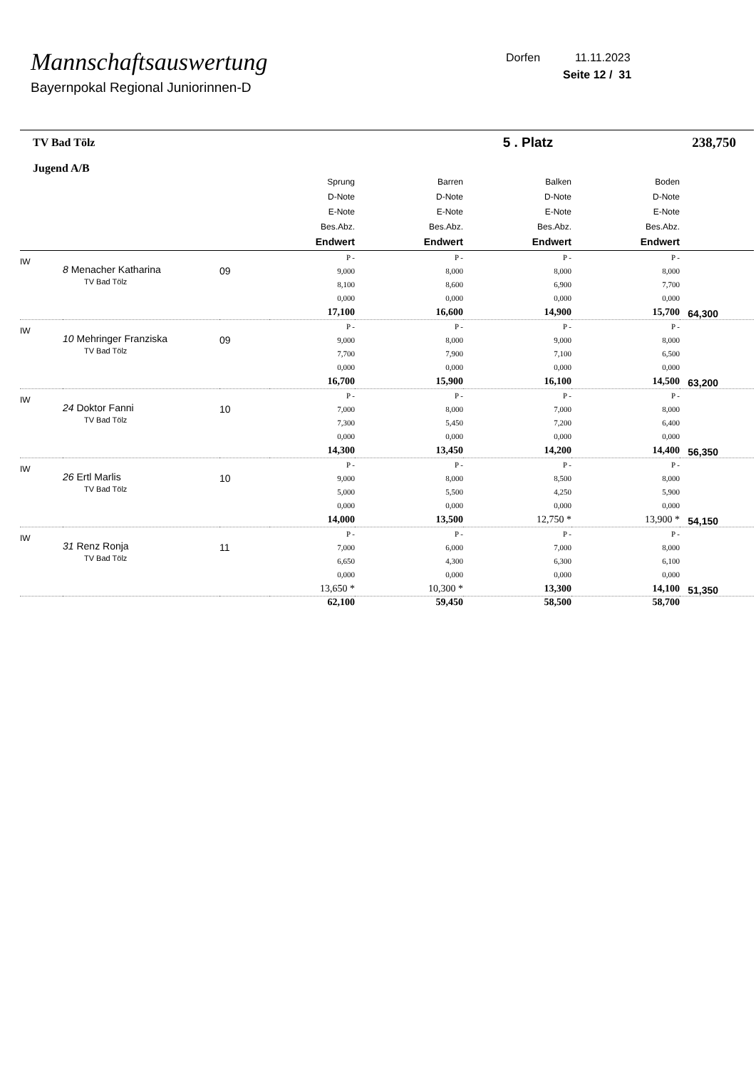Mannschaftsauswertung
Bayernpokal Regional Juniorinnen-D
Dorfen 11.11.2023
Seite 12 / 31
| TV Bad Tölz Jugend A/B | | | 5 . Platz | | | | 238,750 |
| | | | Sprung D-Note E-Note Bes.Abz. Endwert | Barren D-Note E-Note Bes.Abz. Endwert | Balken D-Note E-Note Bes.Abz. Endwert | Boden D-Note E-Note Bes.Abz. Endwert | |
| IW | 8 Menacher Katharina TV Bad Tölz | 09 | P - 9,000 8,100 0,000 17,100 | P - 8,000 8,600 0,000 16,600 | P - 8,000 6,900 0,000 14,900 | P - 8,000 7,700 0,000 15,700 | 64,300 |
| IW | 10 Mehringer Franziska TV Bad Tölz | 09 | P - 9,000 7,700 0,000 16,700 | P - 8,000 7,900 0,000 15,900 | P - 9,000 7,100 0,000 16,100 | P - 8,000 6,500 0,000 14,500 | 63,200 |
| IW | 24 Doktor Fanni TV Bad Tölz | 10 | P - 7,000 7,300 0,000 14,300 | P - 8,000 5,450 0,000 13,450 | P - 7,000 7,200 0,000 14,200 | P - 8,000 6,400 0,000 14,400 | 56,350 |
| IW | 26 Ertl Marlis TV Bad Tölz | 10 | P - 9,000 5,000 0,000 14,000 | P - 8,000 5,500 0,000 13,500 | P - 8,500 4,250 0,000 12,750 * | P - 8,000 5,900 0,000 13,900 * | 54,150 |
| IW | 31 Renz Ronja TV Bad Tölz | 11 | P - 7,000 6,650 0,000 13,650 * | P - 6,000 4,300 0,000 10,300 * | P - 7,000 6,300 0,000 13,300 | P - 8,000 6,100 0,000 14,100 | 51,350 |
| | | | 62,100 | 59,450 | 58,500 | 58,700 | |